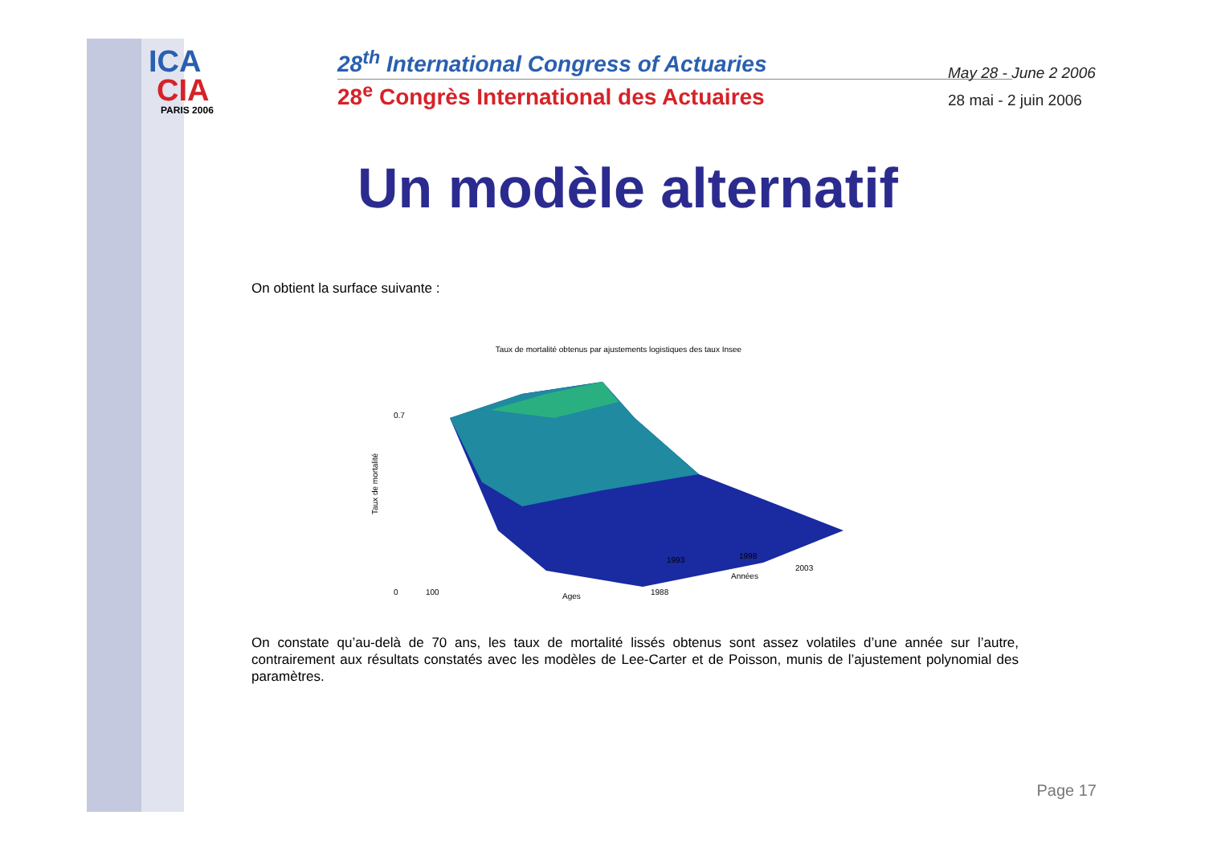ICA
CIA
PARIS 2006
28<sup>th</sup> International Congress of Actuaries
28<sup>e</sup> Congrès International des Actuaires
May 28 - June 2 2006
28 mai - 2 juin 2006
Un modèle alternatif
On obtient la surface suivante :
Taux de mortalité obtenus par ajustements logistiques des taux Insee
0.7
0
100
2003
Ages
Années
1988
1998
1993
Taux de mortalité
On constate qu’au-delà de 70 ans, les taux de mortalité lissés obtenus sont assez volatiles d’une année sur l’autre, contrairement aux résultats constatés avec les modèles de Lee-Carter et de Poisson, munis de l’ajustement polynomial des paramètres.
Page 17